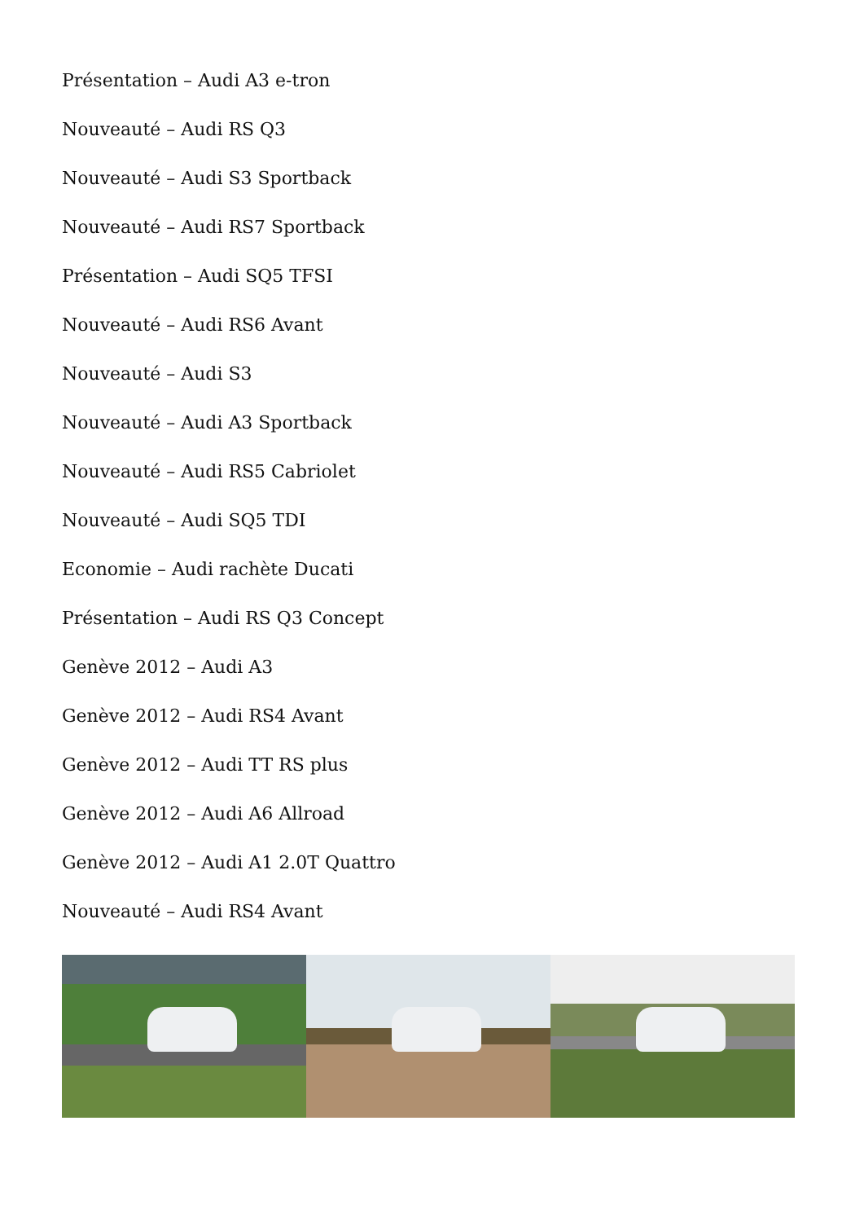Présentation – Audi A3 e-tron
Nouveauté – Audi RS Q3
Nouveauté – Audi S3 Sportback
Nouveauté – Audi RS7 Sportback
Présentation – Audi SQ5 TFSI
Nouveauté – Audi RS6 Avant
Nouveauté – Audi S3
Nouveauté – Audi A3 Sportback
Nouveauté – Audi RS5 Cabriolet
Nouveauté – Audi SQ5 TDI
Economie – Audi rachète Ducati
Présentation – Audi RS Q3 Concept
Genève 2012 – Audi A3
Genève 2012 – Audi RS4 Avant
Genève 2012 – Audi TT RS plus
Genève 2012 – Audi A6 Allroad
Genève 2012 – Audi A1 2.0T Quattro
Nouveauté – Audi RS4 Avant